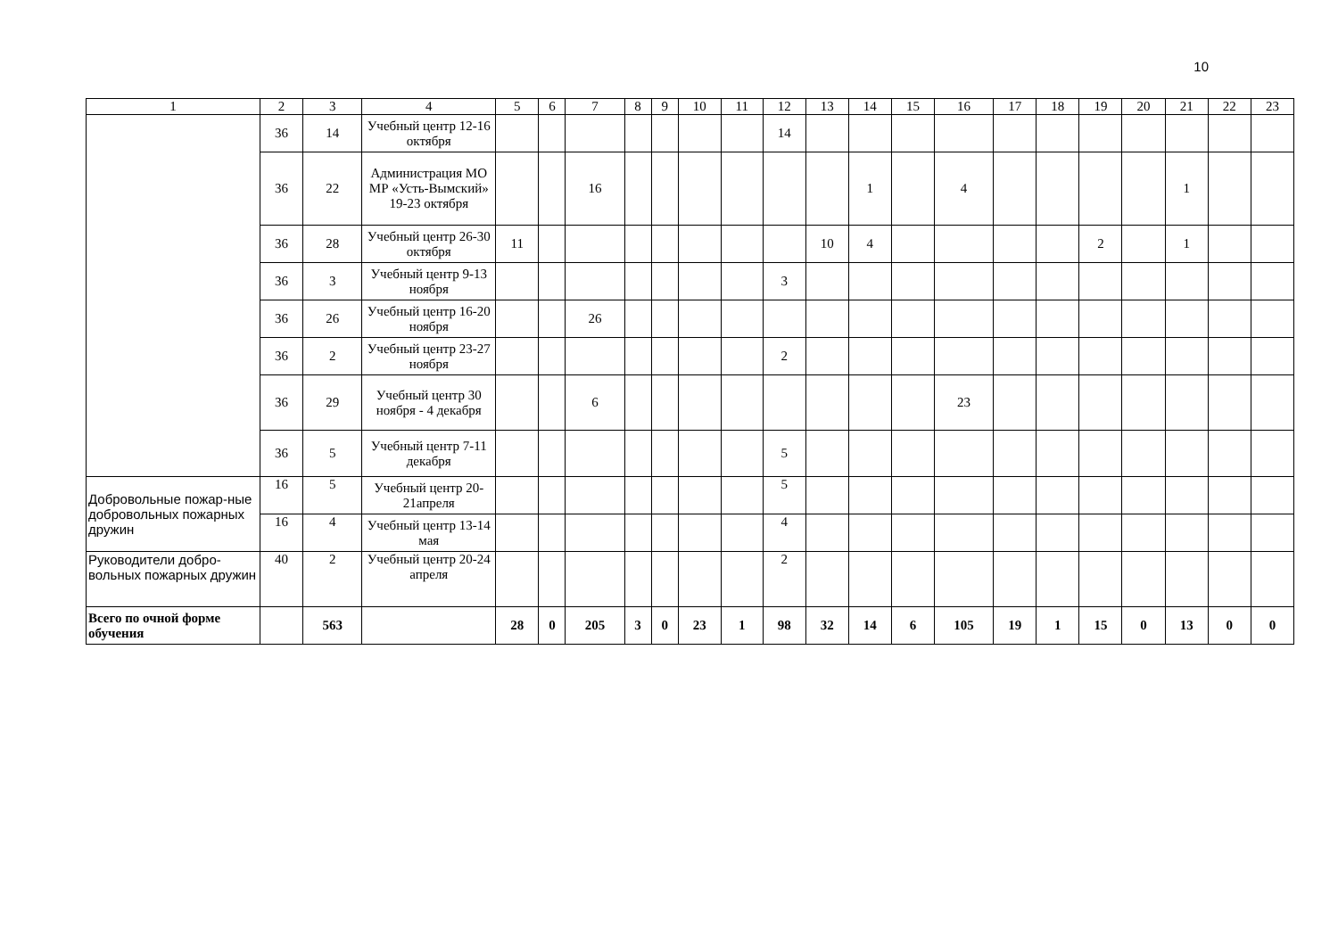10
| 1 | 2 | 3 | 4 | 5 | 6 | 7 | 8 | 9 | 10 | 11 | 12 | 13 | 14 | 15 | 16 | 17 | 18 | 19 | 20 | 21 | 22 | 23 |
| | 36 | 14 | Учебный центр 12-16 октября | | | | | | | | 14 | | | | | | | | | | | |
| | 36 | 22 | Администрация МО МР «Усть-Вымский» 19-23 октября | | | 16 | | | | | | | 1 | | 4 | | | | | 1 | | |
| | 36 | 28 | Учебный центр 26-30 октября | 11 | | | | | | | | 10 | 4 | | | | | 2 | | 1 | | |
| | 36 | 3 | Учебный центр 9-13 ноября | | | | | | | | 3 | | | | | | | | | | | |
| | 36 | 26 | Учебный центр 16-20 ноября | | | 26 | | | | | | | | | | | | | | | | |
| | 36 | 2 | Учебный центр 23-27 ноября | | | | | | | | 2 | | | | | | | | | | | |
| | 36 | 29 | Учебный центр 30 ноября - 4 декабря | | | 6 | | | | | | | | | 23 | | | | | | | |
| | 36 | 5 | Учебный центр 7-11 декабря | | | | | | | | 5 | | | | | | | | | | | |
| Добровольные пожар-ные добровольных пожарных дружин | 16 | 5 | Учебный центр 20-21апреля | | | | | | | | 5 | | | | | | | | | | | |
| | 16 | 4 | Учебный центр 13-14 мая | | | | | | | | 4 | | | | | | | | | | | |
| Руководители добро-вольных пожарных дружин | 40 | 2 | Учебный центр 20-24 апреля | | | | | | | | 2 | | | | | | | | | | | |
| Всего по очной форме обучения | | 563 | | 28 | 0 | 205 | 3 | 0 | 23 | 1 | 98 | 32 | 14 | 6 | 105 | 19 | 1 | 15 | 0 | 13 | 0 | 0 |